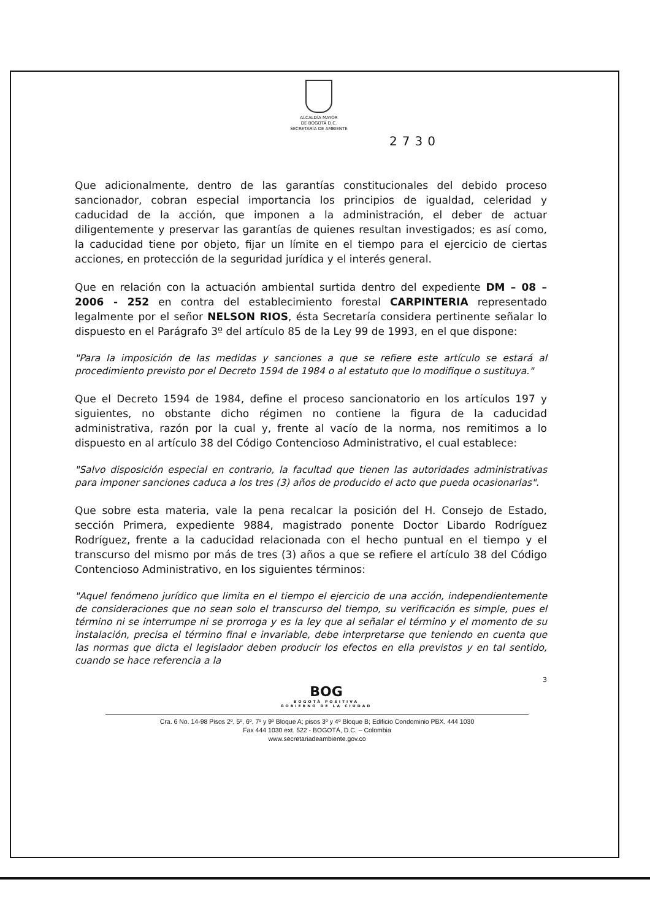ALCALDÍA MAYOR
DE BOGOTÁ D.C.
SECRETARÍA DE AMBIENTE
2730
Que adicionalmente, dentro de las garantías constitucionales del debido proceso sancionador, cobran especial importancia los principios de igualdad, celeridad y caducidad de la acción, que imponen a la administración, el deber de actuar diligentemente y preservar las garantías de quienes resultan investigados; es así como, la caducidad tiene por objeto, fijar un límite en el tiempo para el ejercicio de ciertas acciones, en protección de la seguridad jurídica y el interés general.
Que en relación con la actuación ambiental surtida dentro del expediente DM – 08 – 2006 - 252 en contra del establecimiento forestal CARPINTERIA representado legalmente por el señor NELSON RIOS, ésta Secretaría considera pertinente señalar lo dispuesto en el Parágrafo 3º del artículo 85 de la Ley 99 de 1993, en el que dispone:
"Para la imposición de las medidas y sanciones a que se refiere este artículo se estará al procedimiento previsto por el Decreto 1594 de 1984 o al estatuto que lo modifique o sustituya."
Que el Decreto 1594 de 1984, define el proceso sancionatorio en los artículos 197 y siguientes, no obstante dicho régimen no contiene la figura de la caducidad administrativa, razón por la cual y, frente al vacío de la norma, nos remitimos a lo dispuesto en al artículo 38 del Código Contencioso Administrativo, el cual establece:
"Salvo disposición especial en contrario, la facultad que tienen las autoridades administrativas para imponer sanciones caduca a los tres (3) años de producido el acto que pueda ocasionarlas".
Que sobre esta materia, vale la pena recalcar la posición del H. Consejo de Estado, sección Primera, expediente 9884, magistrado ponente Doctor Libardo Rodríguez Rodríguez, frente a la caducidad relacionada con el hecho puntual en el tiempo y el transcurso del mismo por más de tres (3) años a que se refiere el artículo 38 del Código Contencioso Administrativo, en los siguientes términos:
"Aquel fenómeno jurídico que limita en el tiempo el ejercicio de una acción, independientemente de consideraciones que no sean solo el transcurso del tiempo, su verificación es simple, pues el término ni se interrumpe ni se prorroga y es la ley que al señalar el término y el momento de su instalación, precisa el término final e invariable, debe interpretarse que teniendo en cuenta que las normas que dicta el legislador deben producir los efectos en ella previstos y en tal sentido, cuando se hace referencia a la
3
BOG
BOGOTÁ POSITIVA
GOBIERNO DE LA CIUDAD
Cra. 6 No. 14-98 Pisos 2º, 5º, 6º, 7º y 9º Bloque A; pisos 3º y 4º Bloque B; Edificio Condominio PBX. 444 1030
Fax 444 1030 ext. 522 - BOGOTÁ, D.C. – Colombia
www.secretariadeambiente.gov.co